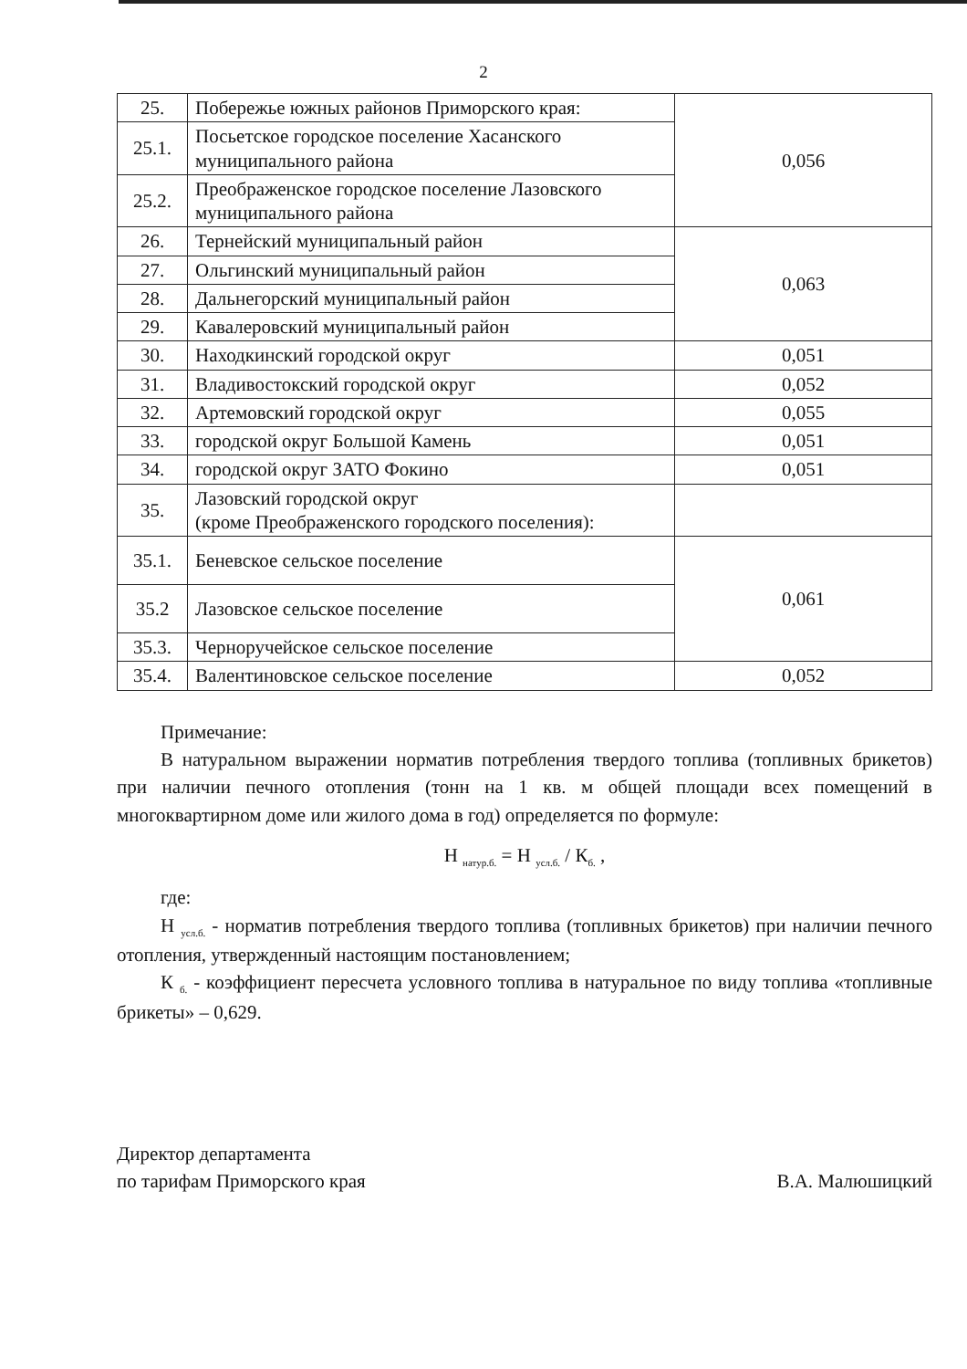2
| 25. | Побережье южных районов Приморского края: | 0,056 |
| 25.1. | Посьетское городское поселение Хасанского муниципального района | |
| 25.2. | Преображенское городское поселение Лазовского муниципального района | |
| 26. | Тернейский муниципальный район | 0,063 |
| 27. | Ольгинский муниципальный район | |
| 28. | Дальнегорский муниципальный район | |
| 29. | Кавалеровский муниципальный район | |
| 30. | Находкинский городской округ | 0,051 |
| 31. | Владивостокский городской округ | 0,052 |
| 32. | Артемовский городской округ | 0,055 |
| 33. | городской округ Большой Камень | 0,051 |
| 34. | городской округ ЗАТО Фокино | 0,051 |
| 35. | Лазовский городской округ (кроме Преображенского городского поселения): | |
| 35.1. | Беневское сельское поселение | 0,061 |
| 35.2 | Лазовское сельское поселение | |
| 35.3. | Черноручейское сельское поселение | |
| 35.4. | Валентиновское сельское поселение | 0,052 |
Примечание:
В натуральном выражении норматив потребления твердого топлива (топливных брикетов) при наличии печного отопления (тонн на 1 кв. м общей площади всех помещений в многоквартирном доме или жилого дома в год) определяется по формуле:
Н <sub>натур.б.</sub> = Н <sub>усл.б.</sub> / К<sub>б.</sub> ,
где:
Н <sub>усл.б.</sub> - норматив потребления твердого топлива (топливных брикетов) при наличии печного отопления, утвержденный настоящим постановлением;
К <sub>б.</sub> - коэффициент пересчета условного топлива в натуральное по виду топлива «топливные брикеты» – 0,629.
Директор департамента
по тарифам Приморского края
В.А. Малюшицкий